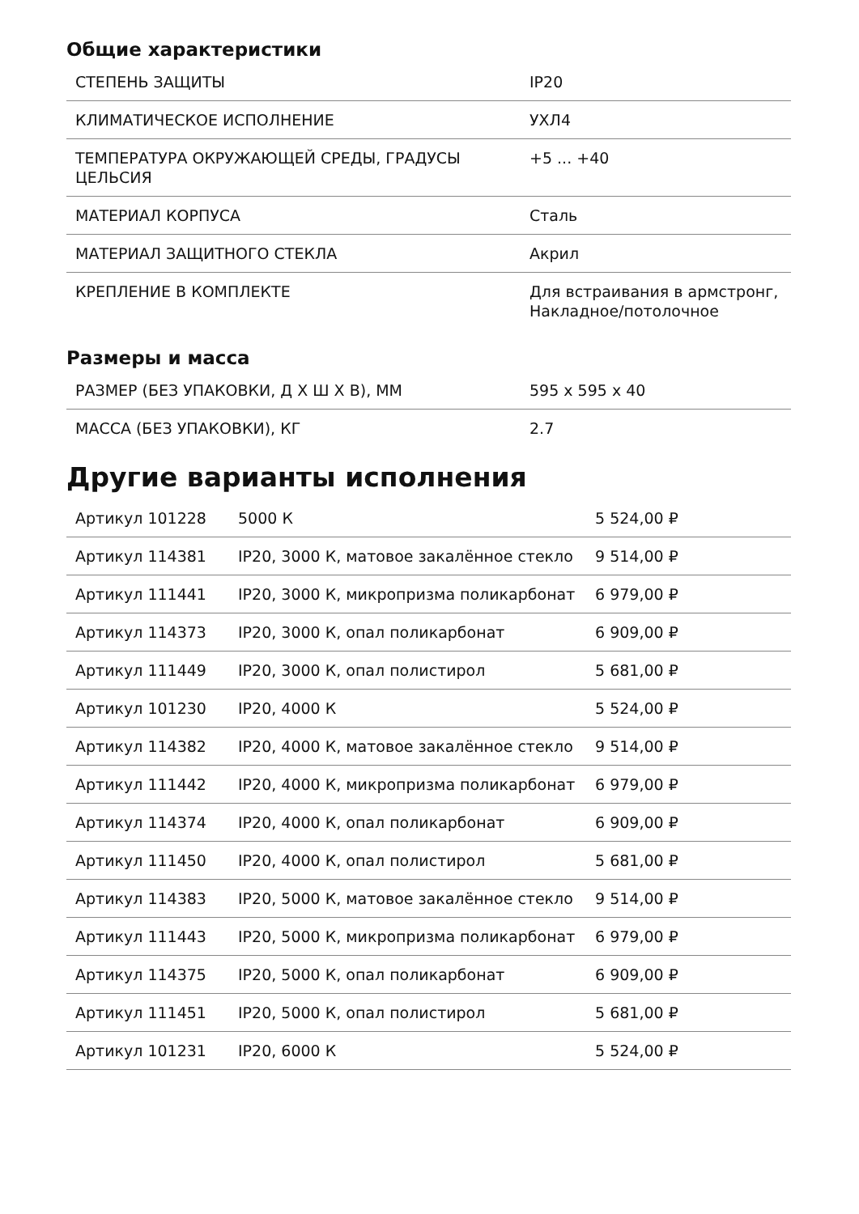Общие характеристики
| СТЕПЕНЬ ЗАЩИТЫ | IP20 |
| КЛИМАТИЧЕСКОЕ ИСПОЛНЕНИЕ | УХЛ4 |
| ТЕМПЕРАТУРА ОКРУЖАЮЩЕЙ СРЕДЫ, ГРАДУСЫ ЦЕЛЬСИЯ | +5 ... +40 |
| МАТЕРИАЛ КОРПУСА | Сталь |
| МАТЕРИАЛ ЗАЩИТНОГО СТЕКЛА | Акрил |
| КРЕПЛЕНИЕ В КОМПЛЕКТЕ | Для встраивания в армстронг, Накладное/потолочное |
Размеры и масса
| РАЗМЕР (БЕЗ УПАКОВКИ, Д Х Ш Х В), ММ | 595 x 595 x 40 |
| МАССА (БЕЗ УПАКОВКИ), КГ | 2.7 |
Другие варианты исполнения
| Артикул 101228 | 5000 К | 5 524,00 ₽ |
| Артикул 114381 | IP20, 3000 К, матовое закалённое стекло | 9 514,00 ₽ |
| Артикул 111441 | IP20, 3000 К, микропризма поликарбонат | 6 979,00 ₽ |
| Артикул 114373 | IP20, 3000 К, опал поликарбонат | 6 909,00 ₽ |
| Артикул 111449 | IP20, 3000 К, опал полистирол | 5 681,00 ₽ |
| Артикул 101230 | IP20, 4000 К | 5 524,00 ₽ |
| Артикул 114382 | IP20, 4000 К, матовое закалённое стекло | 9 514,00 ₽ |
| Артикул 111442 | IP20, 4000 К, микропризма поликарбонат | 6 979,00 ₽ |
| Артикул 114374 | IP20, 4000 К, опал поликарбонат | 6 909,00 ₽ |
| Артикул 111450 | IP20, 4000 К, опал полистирол | 5 681,00 ₽ |
| Артикул 114383 | IP20, 5000 К, матовое закалённое стекло | 9 514,00 ₽ |
| Артикул 111443 | IP20, 5000 К, микропризма поликарбонат | 6 979,00 ₽ |
| Артикул 114375 | IP20, 5000 К, опал поликарбонат | 6 909,00 ₽ |
| Артикул 111451 | IP20, 5000 К, опал полистирол | 5 681,00 ₽ |
| Артикул 101231 | IP20, 6000 К | 5 524,00 ₽ |